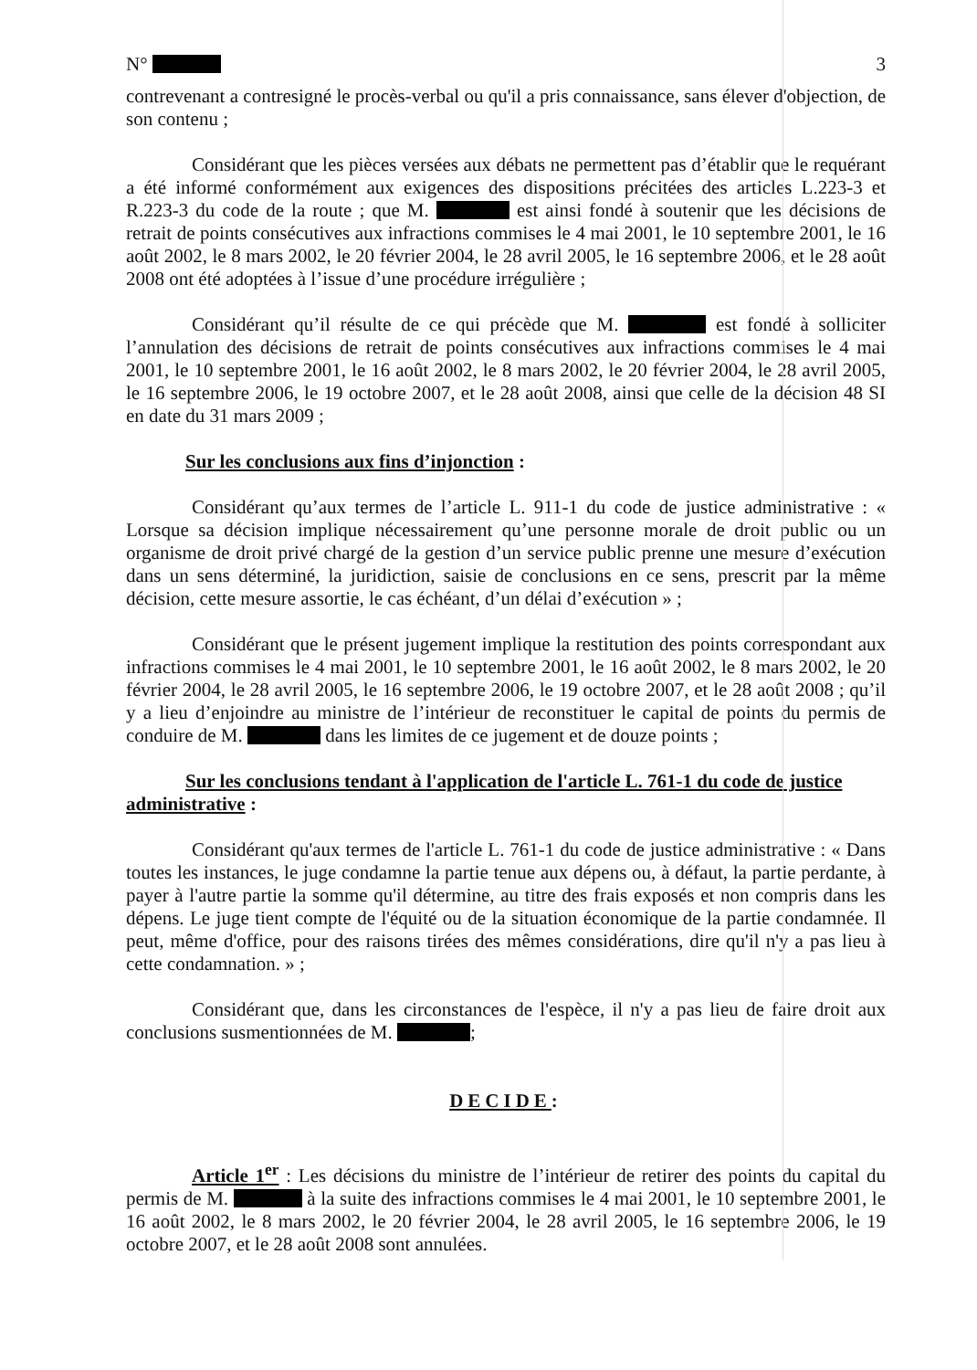N° 3
contrevenant a contresigné le procès-verbal ou qu'il a pris connaissance, sans élever d'objection, de son contenu ;
Considérant que les pièces versées aux débats ne permettent pas d’établir que le requérant a été informé conformément aux exigences des dispositions précitées des articles L.223-3 et R.223-3 du code de la route ; que M. est ainsi fondé à soutenir que les décisions de retrait de points consécutives aux infractions commises le 4 mai 2001, le 10 septembre 2001, le 16 août 2002, le 8 mars 2002, le 20 février 2004, le 28 avril 2005, le 16 septembre 2006, et le 28 août 2008 ont été adoptées à l’issue d’une procédure irrégulière ;
Considérant qu’il résulte de ce qui précède que M. est fondé à solliciter l’annulation des décisions de retrait de points consécutives aux infractions commises le 4 mai 2001, le 10 septembre 2001, le 16 août 2002, le 8 mars 2002, le 20 février 2004, le 28 avril 2005, le 16 septembre 2006, le 19 octobre 2007, et le 28 août 2008, ainsi que celle de la décision 48 SI en date du 31 mars 2009 ;
Sur les conclusions aux fins d’injonction :
Considérant qu’aux termes de l’article L. 911-1 du code de justice administrative : « Lorsque sa décision implique nécessairement qu’une personne morale de droit public ou un organisme de droit privé chargé de la gestion d’un service public prenne une mesure d’exécution dans un sens déterminé, la juridiction, saisie de conclusions en ce sens, prescrit par la même décision, cette mesure assortie, le cas échéant, d’un délai d’exécution » ;
Considérant que le présent jugement implique la restitution des points correspondant aux infractions commises le 4 mai 2001, le 10 septembre 2001, le 16 août 2002, le 8 mars 2002, le 20 février 2004, le 28 avril 2005, le 16 septembre 2006, le 19 octobre 2007, et le 28 août 2008 ; qu’il y a lieu d’enjoindre au ministre de l’intérieur de reconstituer le capital de points du permis de conduire de M. dans les limites de ce jugement et de douze points ;
Sur les conclusions tendant à l'application de l'article L. 761-1 du code de justice administrative :
Considérant qu'aux termes de l'article L. 761-1 du code de justice administrative : « Dans toutes les instances, le juge condamne la partie tenue aux dépens ou, à défaut, la partie perdante, à payer à l'autre partie la somme qu'il détermine, au titre des frais exposés et non compris dans les dépens. Le juge tient compte de l'équité ou de la situation économique de la partie condamnée. Il peut, même d'office, pour des raisons tirées des mêmes considérations, dire qu'il n'y a pas lieu à cette condamnation. » ;
Considérant que, dans les circonstances de l'espèce, il n'y a pas lieu de faire droit aux conclusions susmentionnées de M. ;
DECIDE:
Article 1<sup>er</sup> : Les décisions du ministre de l’intérieur de retirer des points du capital du permis de M. à la suite des infractions commises le 4 mai 2001, le 10 septembre 2001, le 16 août 2002, le 8 mars 2002, le 20 février 2004, le 28 avril 2005, le 16 septembre 2006, le 19 octobre 2007, et le 28 août 2008 sont annulées.